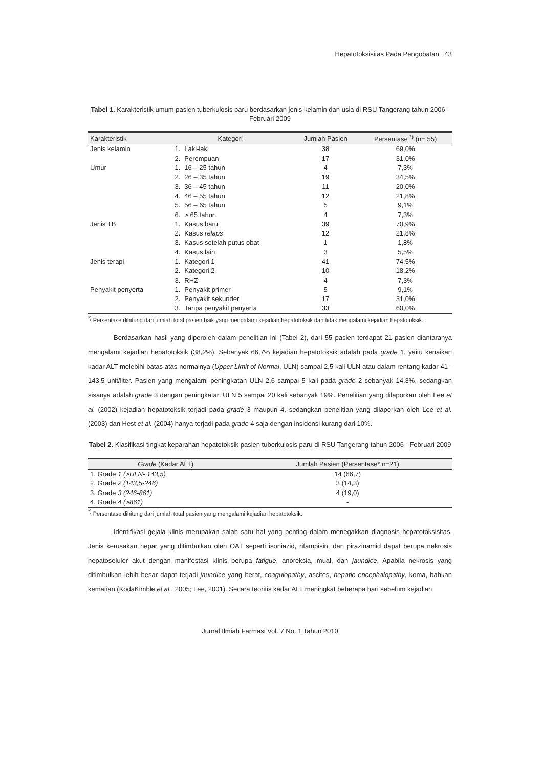Hepatotoksisitas Pada Pengobatan 43
Tabel 1. Karakteristik umum pasien tuberkulosis paru berdasarkan jenis kelamin dan usia di RSU Tangerang tahun 2006 - Februari 2009
| Karakteristik | Kategori | | Jumlah Pasien | Persentase <sup>*)</sup> (n= 55) |
| --- | --- | --- | --- | --- |
| Jenis kelamin | 1. | Laki-laki | 38 | 69,0% |
| | 2. | Perempuan | 17 | 31,0% |
| Umur | 1. | 16 – 25 tahun | 4 | 7,3% |
| | 2. | 26 – 35 tahun | 19 | 34,5% |
| | 3. | 36 – 45 tahun | 11 | 20,0% |
| | 4. | 46 – 55 tahun | 12 | 21,8% |
| | 5. | 56 – 65 tahun | 5 | 9,1% |
| | 6. | > 65 tahun | 4 | 7,3% |
| Jenis TB | 1. | Kasus baru | 39 | 70,9% |
| | 2. | Kasus relaps | 12 | 21,8% |
| | 3. | Kasus setelah putus obat | 1 | 1,8% |
| | 4. | Kasus lain | 3 | 5,5% |
| Jenis terapi | 1. | Kategori 1 | 41 | 74,5% |
| | 2. | Kategori 2 | 10 | 18,2% |
| | 3. | RHZ | 4 | 7,3% |
| Penyakit penyerta | 1. | Penyakit primer | 5 | 9,1% |
| | 2. | Penyakit sekunder | 17 | 31,0% |
| | 3. | Tanpa penyakit penyerta | 33 | 60,0% |
<sup>*)</sup> Persentase dihitung dari jumlah total pasien baik yang mengalami kejadian hepatotoksik dan tidak mengalami kejadian hepatotoksik.
Berdasarkan hasil yang diperoleh dalam penelitian ini (Tabel 2), dari 55 pasien terdapat 21 pasien diantaranya mengalami kejadian hepatotoksik (38,2%). Sebanyak 66,7% kejadian hepatotoksik adalah pada grade 1, yaitu kenaikan kadar ALT melebihi batas atas normalnya (Upper Limit of Normal, ULN) sampai 2,5 kali ULN atau dalam rentang kadar 41 - 143,5 unit/liter. Pasien yang mengalami peningkatan ULN 2,6 sampai 5 kali pada grade 2 sebanyak 14,3%, sedangkan sisanya adalah grade 3 dengan peningkatan ULN 5 sampai 20 kali sebanyak 19%. Penelitian yang dilaporkan oleh Lee et al. (2002) kejadian hepatotoksik terjadi pada grade 3 maupun 4, sedangkan penelitian yang dilaporkan oleh Lee et al. (2003) dan Hest et al. (2004) hanya terjadi pada grade 4 saja dengan insidensi kurang dari 10%.
Tabel 2. Klasifikasi tingkat keparahan hepatotoksik pasien tuberkulosis paru di RSU Tangerang tahun 2006 - Februari 2009
| Grade (Kadar ALT) | Jumlah Pasien (Persentase* n=21) |
| --- | --- |
| 1. Grade 1 (>ULN- 143,5) | 14 (66,7) |
| 2. Grade 2 (143,5-246) | 3 (14,3) |
| 3. Grade 3 (246-861) | 4 (19,0) |
| 4. Grade 4 (>861) | - |
<sup>*)</sup> Persentase dihitung dari jumlah total pasien yang mengalami kejadian hepatotoksik.
Identifikasi gejala klinis merupakan salah satu hal yang penting dalam menegakkan diagnosis hepatotoksisitas. Jenis kerusakan hepar yang ditimbulkan oleh OAT seperti isoniazid, rifampisin, dan pirazinamid dapat berupa nekrosis hepatoseluler akut dengan manifestasi klinis berupa fatigue, anoreksia, mual, dan jaundice. Apabila nekrosis yang ditimbulkan lebih besar dapat terjadi jaundice yang berat, coagulopathy, ascites, hepatic encephalopathy, koma, bahkan kematian (KodaKimble et al., 2005; Lee, 2001). Secara teoritis kadar ALT meningkat beberapa hari sebelum kejadian
Jurnal Ilmiah Farmasi Vol. 7 No. 1 Tahun 2010